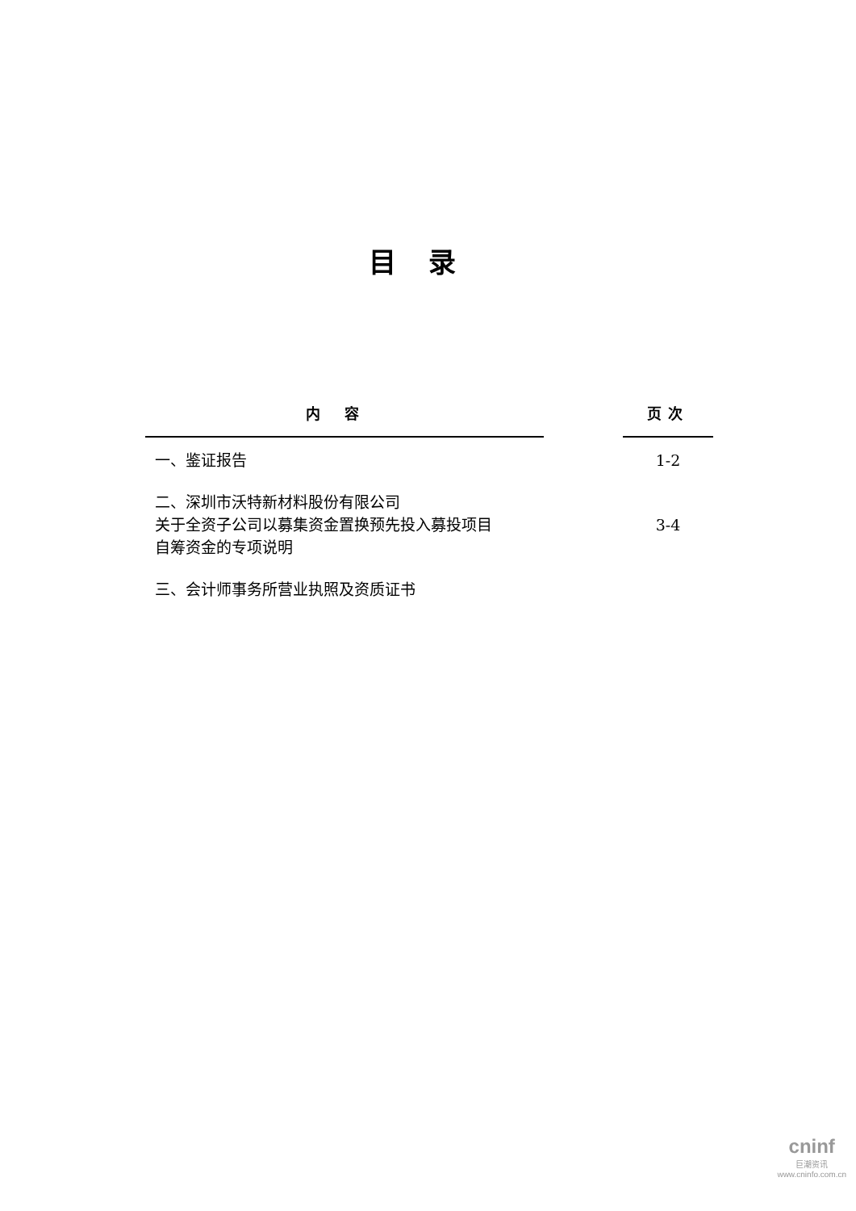目录
| 内容 | | 页次 |
| --- | --- | --- |
| 一、鉴证报告 | | 1-2 |
| 二、深圳市沃特新材料股份有限公司 关于全资子公司以募集资金置换预先投入募投项目 自筹资金的专项说明 | | 3-4 |
| 三、会计师事务所营业执照及资质证书 | | |
cninf
巨潮资讯
www.cninfo.com.cn